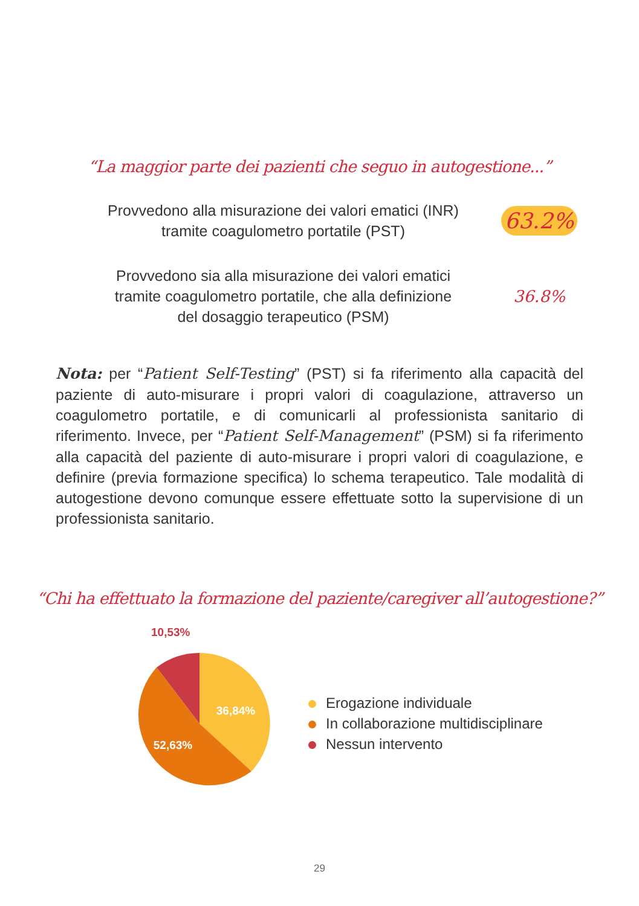“La maggior parte dei pazienti che seguo in autogestione...”
Provvedono alla misurazione dei valori ematici (INR)
tramite coagulometro portatile (PST)
63.2%
Provvedono sia alla misurazione dei valori ematici
tramite coagulometro portatile, che alla definizione
del dosaggio terapeutico (PSM)
36.8%
Nota: per “Patient Self-Testing” (PST) si fa riferimento alla capacità del paziente di auto-misurare i propri valori di coagulazione, attraverso un coagulometro portatile, e di comunicarli al professionista sanitario di riferimento. Invece, per “Patient Self-Management” (PSM) si fa riferimento alla capacità del paziente di auto-misurare i propri valori di coagulazione, e definire (previa formazione specifica) lo schema terapeutico. Tale modalità di autogestione devono comunque essere effettuate sotto la supervisione di un professionista sanitario.
“Chi ha effettuato la formazione del paziente/caregiver all’autogestione?”
10,53%
36,84%
52,63%
Erogazione individuale
In collaborazione multidisciplinare
Nessun intervento
29